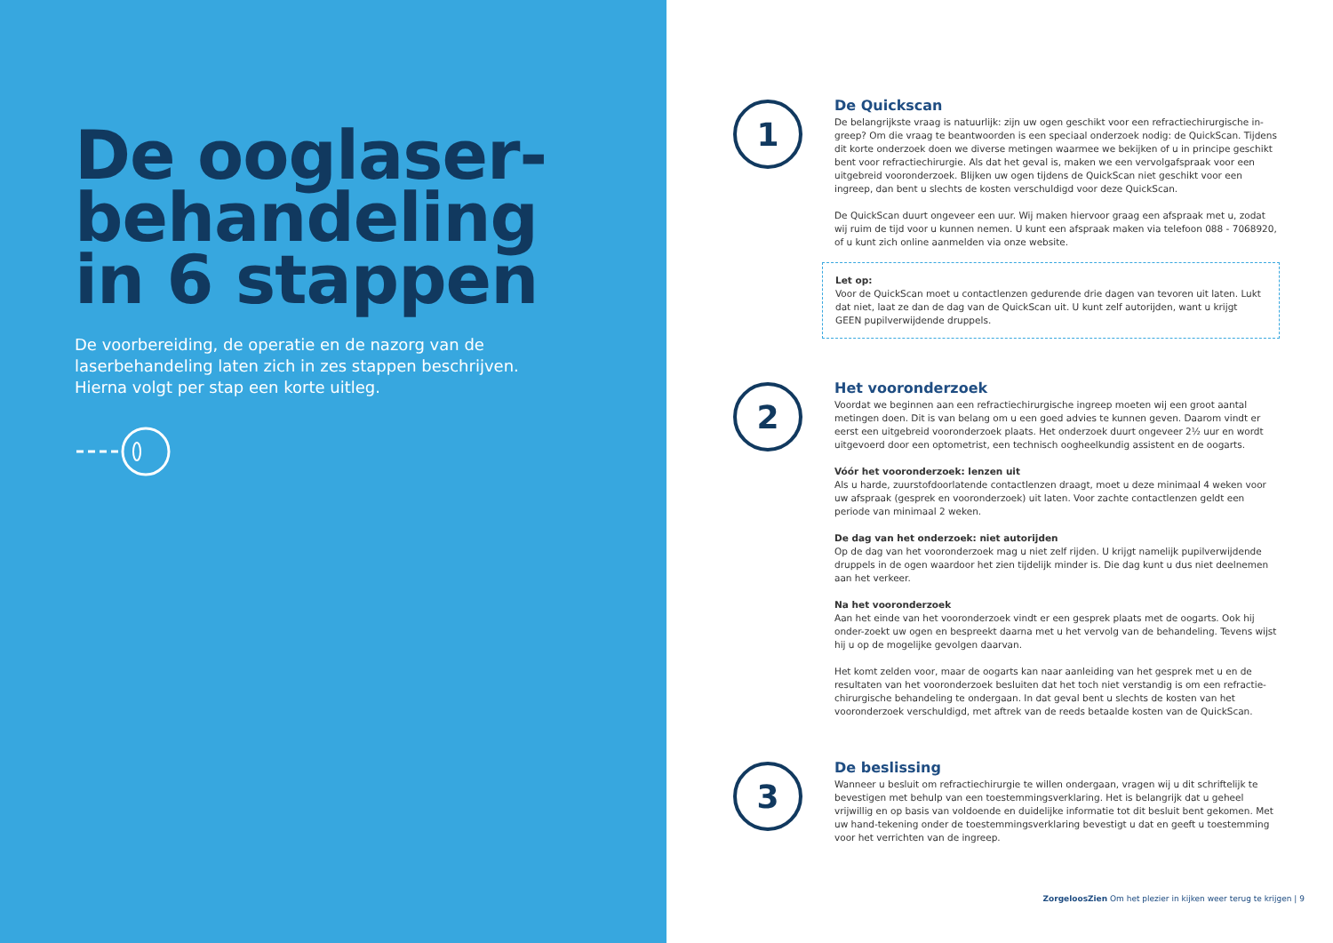De ooglaser-
behandeling
in 6 stappen
De voorbereiding, de operatie en de nazorg van de laserbehandeling laten zich in zes stappen beschrijven. Hierna volgt per stap een korte uitleg.
1
De Quickscan
De belangrijkste vraag is natuurlijk: zijn uw ogen geschikt voor een refractiechirurgische in-greep? Om die vraag te beantwoorden is een speciaal onderzoek nodig: de QuickScan. Tijdens dit korte onderzoek doen we diverse metingen waarmee we bekijken of u in principe geschikt bent voor refractiechirurgie. Als dat het geval is, maken we een vervolgafspraak voor een uitgebreid vooronderzoek. Blijken uw ogen tijdens de QuickScan niet geschikt voor een ingreep, dan bent u slechts de kosten verschuldigd voor deze QuickScan.
De QuickScan duurt ongeveer een uur. Wij maken hiervoor graag een afspraak met u, zodat wij ruim de tijd voor u kunnen nemen. U kunt een afspraak maken via telefoon 088 - 7068920, of u kunt zich online aanmelden via onze website.
Let op:
Voor de QuickScan moet u contactlenzen gedurende drie dagen van tevoren uit laten. Lukt dat niet, laat ze dan de dag van de QuickScan uit. U kunt zelf autorijden, want u krijgt GEEN pupilverwijdende druppels.
2
Het vooronderzoek
Voordat we beginnen aan een refractiechirurgische ingreep moeten wij een groot aantal metingen doen. Dit is van belang om u een goed advies te kunnen geven. Daarom vindt er eerst een uitgebreid vooronderzoek plaats. Het onderzoek duurt ongeveer 2½ uur en wordt uitgevoerd door een optometrist, een technisch oogheelkundig assistent en de oogarts.
Vóór het vooronderzoek: lenzen uit
Als u harde, zuurstofdoorlatende contactlenzen draagt, moet u deze minimaal 4 weken voor uw afspraak (gesprek en vooronderzoek) uit laten. Voor zachte contactlenzen geldt een periode van minimaal 2 weken.
De dag van het onderzoek: niet autorijden
Op de dag van het vooronderzoek mag u niet zelf rijden. U krijgt namelijk pupilverwijdende druppels in de ogen waardoor het zien tijdelijk minder is. Die dag kunt u dus niet deelnemen aan het verkeer.
Na het vooronderzoek
Aan het einde van het vooronderzoek vindt er een gesprek plaats met de oogarts. Ook hij onder-zoekt uw ogen en bespreekt daarna met u het vervolg van de behandeling. Tevens wijst hij u op de mogelijke gevolgen daarvan.
Het komt zelden voor, maar de oogarts kan naar aanleiding van het gesprek met u en de resultaten van het vooronderzoek besluiten dat het toch niet verstandig is om een refractie-chirurgische behandeling te ondergaan. In dat geval bent u slechts de kosten van het vooronderzoek verschuldigd, met aftrek van de reeds betaalde kosten van de QuickScan.
3
De beslissing
Wanneer u besluit om refractiechirurgie te willen ondergaan, vragen wij u dit schriftelijk te bevestigen met behulp van een toestemmingsverklaring. Het is belangrijk dat u geheel vrijwillig en op basis van voldoende en duidelijke informatie tot dit besluit bent gekomen. Met uw hand-tekening onder de toestemmingsverklaring bevestigt u dat en geeft u toestemming voor het verrichten van de ingreep.
ZorgeloosZien Om het plezier in kijken weer terug te krijgen | 9